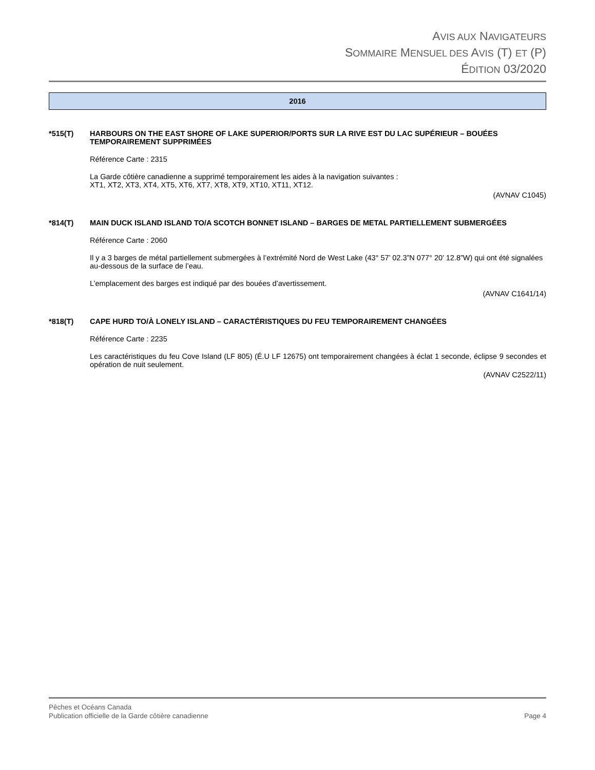AVIS AUX NAVIGATEURS
SOMMAIRE MENSUEL DES AVIS (T) ET (P)
ÉDITION 03/2020
2016
*515(T) HARBOURS ON THE EAST SHORE OF LAKE SUPERIOR/PORTS SUR LA RIVE EST DU LAC SUPÉRIEUR – BOUÉES TEMPORAIREMENT SUPPRIMÉES
Référence Carte : 2315
La Garde côtière canadienne a supprimé temporairement les aides à la navigation suivantes :
XT1, XT2, XT3, XT4, XT5, XT6, XT7, XT8, XT9, XT10, XT11, XT12.
(AVNAV C1045)
*814(T) MAIN DUCK ISLAND ISLAND TO/A SCOTCH BONNET ISLAND – BARGES DE METAL PARTIELLEMENT SUBMERGÉES
Référence Carte : 2060
Il y a 3 barges de métal partiellement submergées à l’extrémité Nord de West Lake (43° 57’ 02.3”N 077° 20’ 12.8”W) qui ont été signalées au-dessous de la surface de l’eau.
L’emplacement des barges est indiqué par des bouées d’avertissement.
(AVNAV C1641/14)
*818(T) CAPE HURD TO/À LONELY ISLAND – CARACTÉRISTIQUES DU FEU TEMPORAIREMENT CHANGÉES
Référence Carte : 2235
Les caractéristiques du feu Cove Island (LF 805) (É.U LF 12675) ont temporairement changées à éclat 1 seconde, éclipse 9 secondes et opération de nuit seulement.
(AVNAV C2522/11)
Pêches et Océans Canada
Publication officielle de la Garde côtière canadienne Page 4